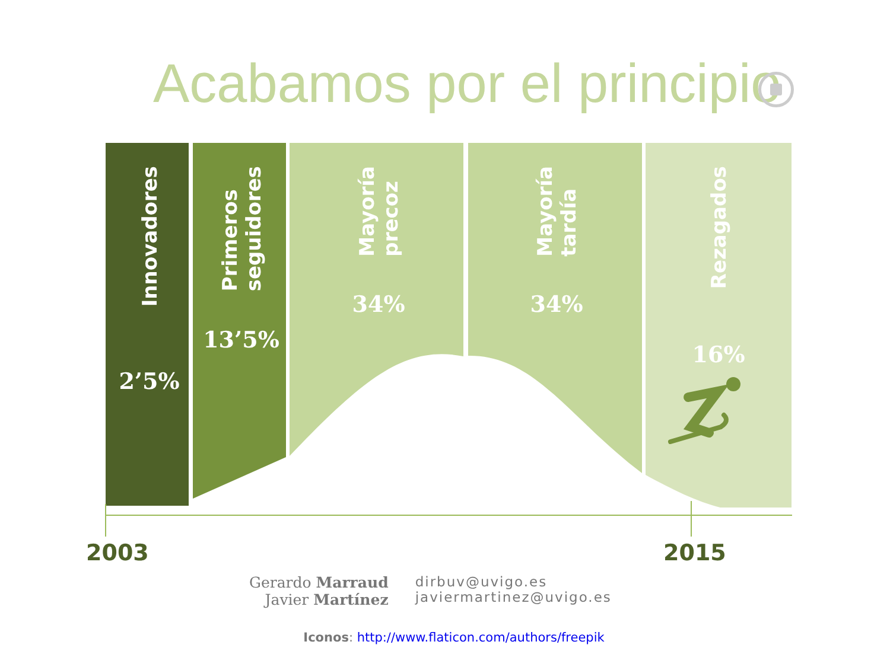Acabamos por el principio
Innovadores
2’5%
Primeros
seguidores
13’5%
Mayoría
precoz
34%
Mayoría
tardía
34%
Rezagados
16%
2003 2015
Gerardo Marraud
Javier Martínez
dirbuv@uvigo.es
javiermartinez@uvigo.es
Iconos: http://www.flaticon.com/authors/freepik